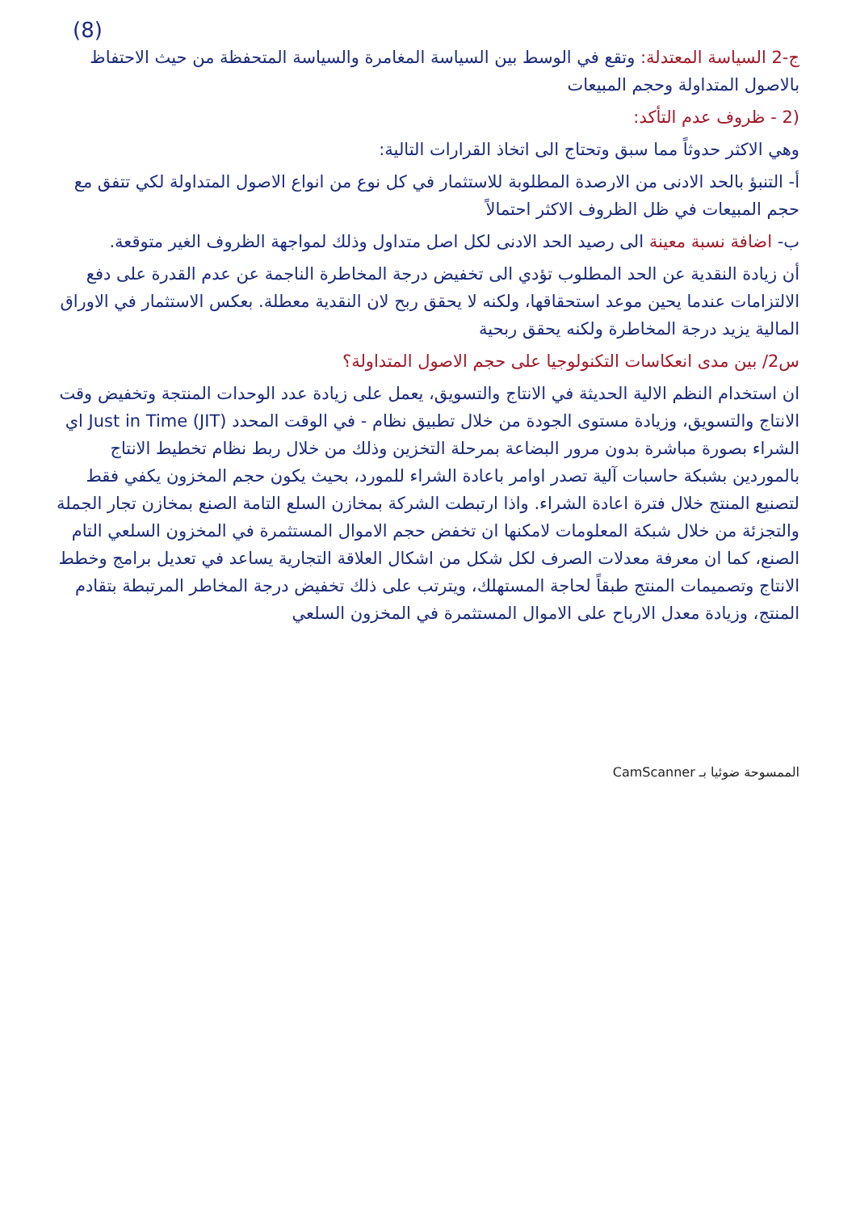(8)
ج-2 السياسة المعتدلة: وتقع في الوسط بين السياسة المغامرة والسياسة المتحفظة من حيث الاحتفاظ بالاصول المتداولة وحجم المبيعات
(2 - ظروف عدم التأكد:
وهي الاكثر حدوثاً مما سبق وتحتاج الى اتخاذ القرارات التالية:
أ- التنبؤ بالحد الادنى من الارصدة المطلوبة للاستثمار في كل نوع من انواع الاصول المتداولة لكي تتفق مع حجم المبيعات في ظل الظروف الاكثر احتمالاً
ب- اضافة نسبة معينة الى رصيد الحد الادنى لكل اصل متداول وذلك لمواجهة الظروف الغير متوقعة.
أن زيادة النقدية عن الحد المطلوب تؤدي الى تخفيض درجة المخاطرة الناجمة عن عدم القدرة على دفع الالتزامات عندما يحين موعد استحقاقها، ولكنه لا يحقق ربح لان النقدية معطلة. بعكس الاستثمار في الاوراق المالية يزيد درجة المخاطرة ولكنه يحقق ربحية
س2/ بين مدى انعكاسات التكنولوجيا على حجم الاصول المتداولة؟
ان استخدام النظم الالية الحديثة في الانتاج والتسويق، يعمل على زيادة عدد الوحدات المنتجة وتخفيض وقت الانتاج والتسويق، وزيادة مستوى الجودة من خلال تطبيق نظام - في الوقت المحدد (JIT) Just in Time اي الشراء بصورة مباشرة بدون مرور البضاعة بمرحلة التخزين وذلك من خلال ربط نظام تخطيط الانتاج بالموردين بشبكة حاسبات آلية تصدر اوامر باعادة الشراء للمورد، بحيث يكون حجم المخزون يكفي فقط لتصنيع المنتج خلال فترة اعادة الشراء. واذا ارتبطت الشركة بمخازن السلع التامة الصنع بمخازن تجار الجملة والتجزئة من خلال شبكة المعلومات لامكنها ان تخفض حجم الاموال المستثمرة في المخزون السلعي التام الصنع، كما ان معرفة معدلات الصرف لكل شكل من اشكال العلاقة التجارية يساعد في تعديل برامج وخطط الانتاج وتصميمات المنتج طبقاً لحاجة المستهلك، ويترتب على ذلك تخفيض درجة المخاطر المرتبطة بتقادم المنتج، وزيادة معدل الارباح على الاموال المستثمرة في المخزون السلعي
الممسوحة ضوئيا بـ CamScanner